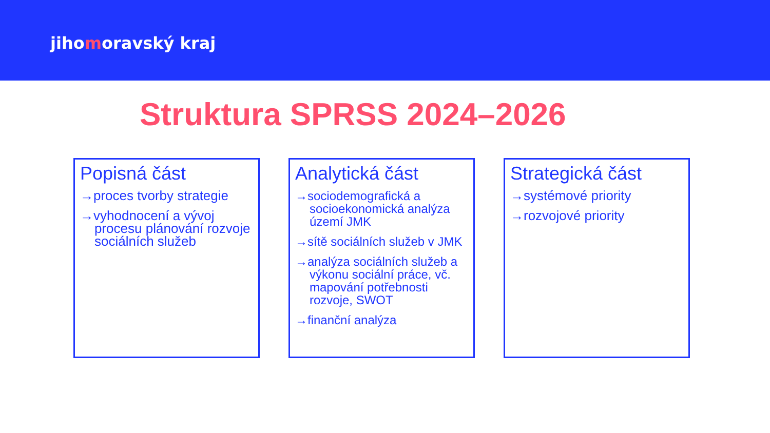jihomoravský kraj
Struktura SPRSS 2024–2026
Popisná část
→proces tvorby strategie
→vyhodnocení a vývoj procesu plánování rozvoje sociálních služeb
Analytická část
→sociodemografická a socioekonomická analýza území JMK
→sítě sociálních služeb v JMK
→analýza sociálních služeb a výkonu sociální práce, vč. mapování potřebnosti rozvoje, SWOT
→finanční analýza
Strategická část
→systémové priority
→rozvojové priority